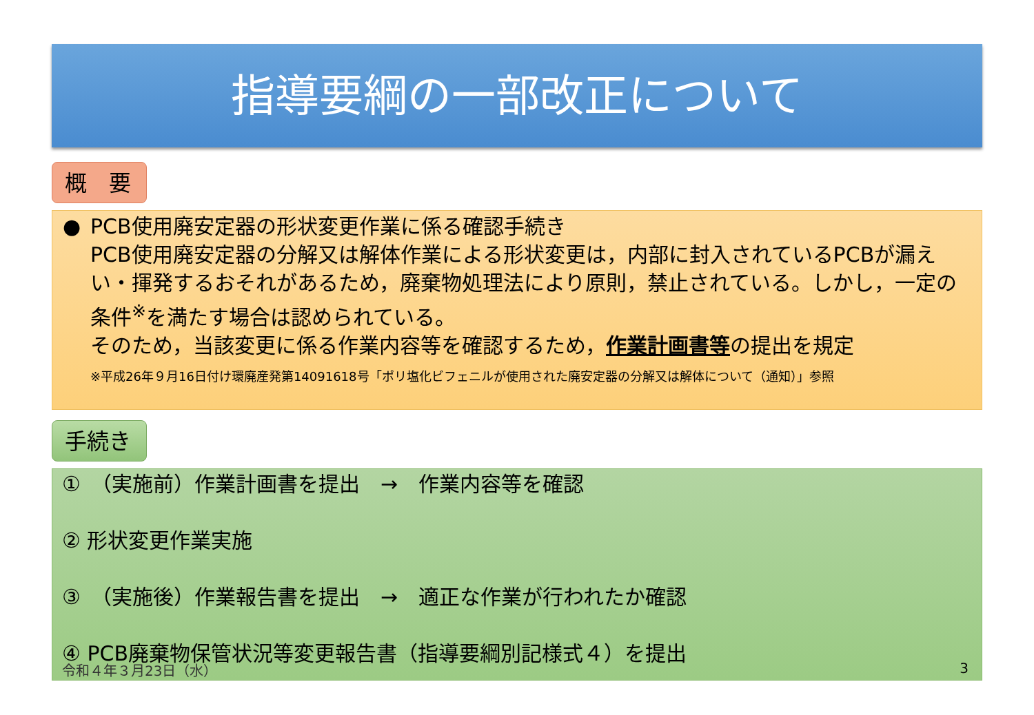指導要綱の一部改正について
概　要
● PCB使用廃安定器の形状変更作業に係る確認手続き
PCB使用廃安定器の分解又は解体作業による形状変更は，内部に封入されているPCBが漏えい・揮発するおそれがあるため，廃棄物処理法により原則，禁止されている。しかし，一定の条件<sup>※</sup>を満たす場合は認められている。
そのため，当該変更に係る作業内容等を確認するため，作業計画書等の提出を規定
※平成26年９月16日付け環廃産発第14091618号「ポリ塩化ビフェニルが使用された廃安定器の分解又は解体について（通知）」参照
手続き
①　（実施前）作業計画書を提出　→　作業内容等を確認
② 形状変更作業実施
③　（実施後）作業報告書を提出　→　適正な作業が行われたか確認
④ PCB廃棄物保管状況等変更報告書（指導要綱別記様式４）を提出
令和４年３月23日（水） 3